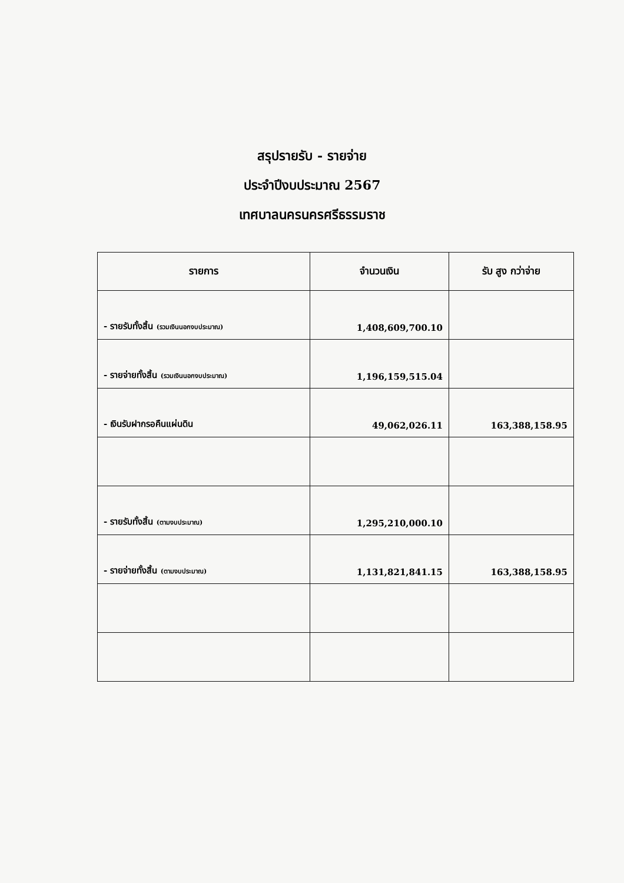สรุปรายรับ - รายจ่าย
ประจำปีงบประมาณ 2567
เทศบาลนครนครศรีธรรมราช
| รายการ | จำนวนเงิน | รับ สูง กว่าจ่าย |
| --- | --- | --- |
| - รายรับทั้งสิ้น (รวมเงินนอกงบประมาณ) | 1,408,609,700.10 | |
| - รายจ่ายทั้งสิ้น (รวมเงินนอกงบประมาณ) | 1,196,159,515.04 | |
| - เงินรับฝากรอคืนแผ่นดิน | 49,062,026.11 | 163,388,158.95 |
| - รายรับทั้งสิ้น (ตามงบประมาณ) | 1,295,210,000.10 | |
| - รายจ่ายทั้งสิ้น (ตามงบประมาณ) | 1,131,821,841.15 | 163,388,158.95 |